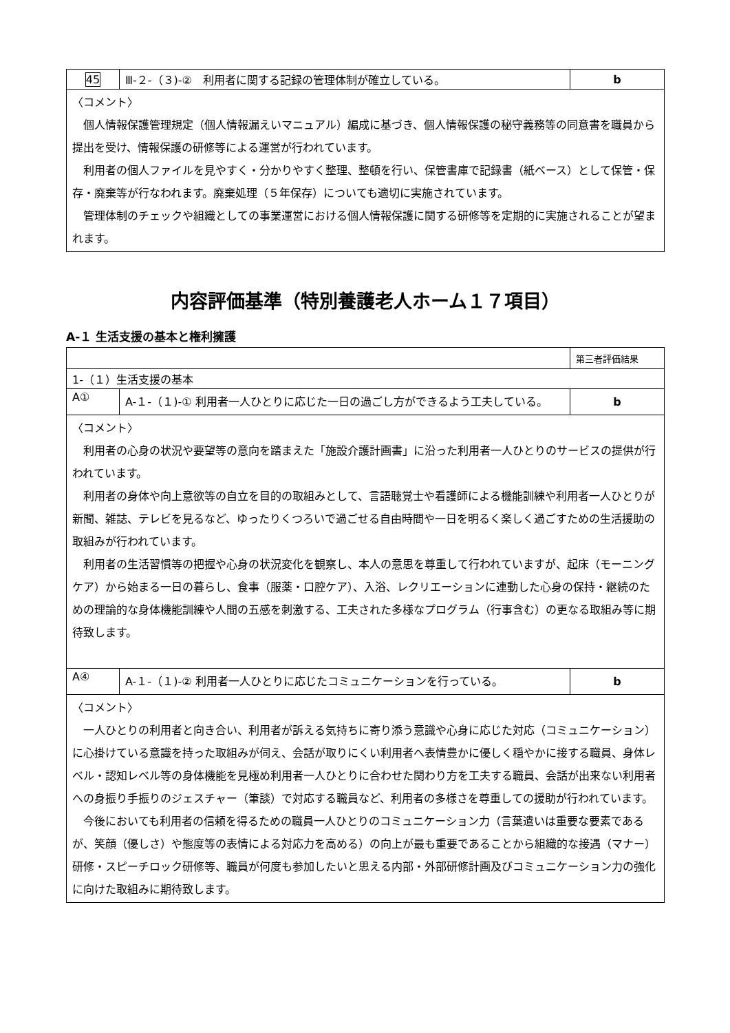| 45 | Ⅲ-２-（３)-② 利用者に関する記録の管理体制が確立している。 | b |
| 〈コメント〉 個人情報保護管理規定（個人情報漏えいマニュアル）編成に基づき、個人情報保護の秘守義務等の同意書を職員から提出を受け、情報保護の研修等による運営が行われています。 利用者の個人ファイルを見やすく・分かりやすく整理、整頓を行い、保管書庫で記録書（紙ベース）として保管・保存・廃棄等が行なわれます。廃棄処理（５年保存）についても適切に実施されています。 管理体制のチェックや組織としての事業運営における個人情報保護に関する研修等を定期的に実施されることが望まれます。 | | |
内容評価基準（特別養護老人ホーム１７項目）
A-１ 生活支援の基本と権利擁護
| | | 第三者評価結果 |
| 1-（１）生活支援の基本 | | |
| A① | A-１-（１)-① 利用者一人ひとりに応じた一日の過ごし方ができるよう工夫している。 | b |
| 〈コメント〉 利用者の心身の状況や要望等の意向を踏まえた「施設介護計画書」に沿った利用者一人ひとりのサービスの提供が行われています。 利用者の身体や向上意欲等の自立を目的の取組みとして、言語聴覚士や看護師による機能訓練や利用者一人ひとりが新聞、雑誌、テレビを見るなど、ゆったりくつろいで過ごせる自由時間や一日を明るく楽しく過ごすための生活援助の取組みが行われています。 利用者の生活習慣等の把握や心身の状況変化を観察し、本人の意思を尊重して行われていますが、起床（モーニングケア）から始まる一日の暮らし、食事（服薬・口腔ケア）、入浴、レクリエーションに連動した心身の保持・継続のための理論的な身体機能訓練や人間の五感を刺激する、工夫された多様なプログラム（行事含む）の更なる取組み等に期待致します。 | | |
| A④ | A-１-（１)-② 利用者一人ひとりに応じたコミュニケーションを行っている。 | b |
| 〈コメント〉 一人ひとりの利用者と向き合い、利用者が訴える気持ちに寄り添う意識や心身に応じた対応（コミュニケーション）に心掛けている意識を持った取組みが伺え、会話が取りにくい利用者へ表情豊かに優しく穏やかに接する職員、身体レベル・認知レベル等の身体機能を見極め利用者一人ひとりに合わせた関わり方を工夫する職員、会話が出来ない利用者への身振り手振りのジェスチャー（筆談）で対応する職員など、利用者の多様さを尊重しての援助が行われています。 今後においても利用者の信頼を得るための職員一人ひとりのコミュニケーション力（言葉遣いは重要な要素であるが、笑顔（優しさ）や態度等の表情による対応力を高める）の向上が最も重要であることから組織的な接遇（マナー）研修・スピーチロック研修等、職員が何度も参加したいと思える内部・外部研修計画及びコミュニケーション力の強化に向けた取組みに期待致します。 | | |